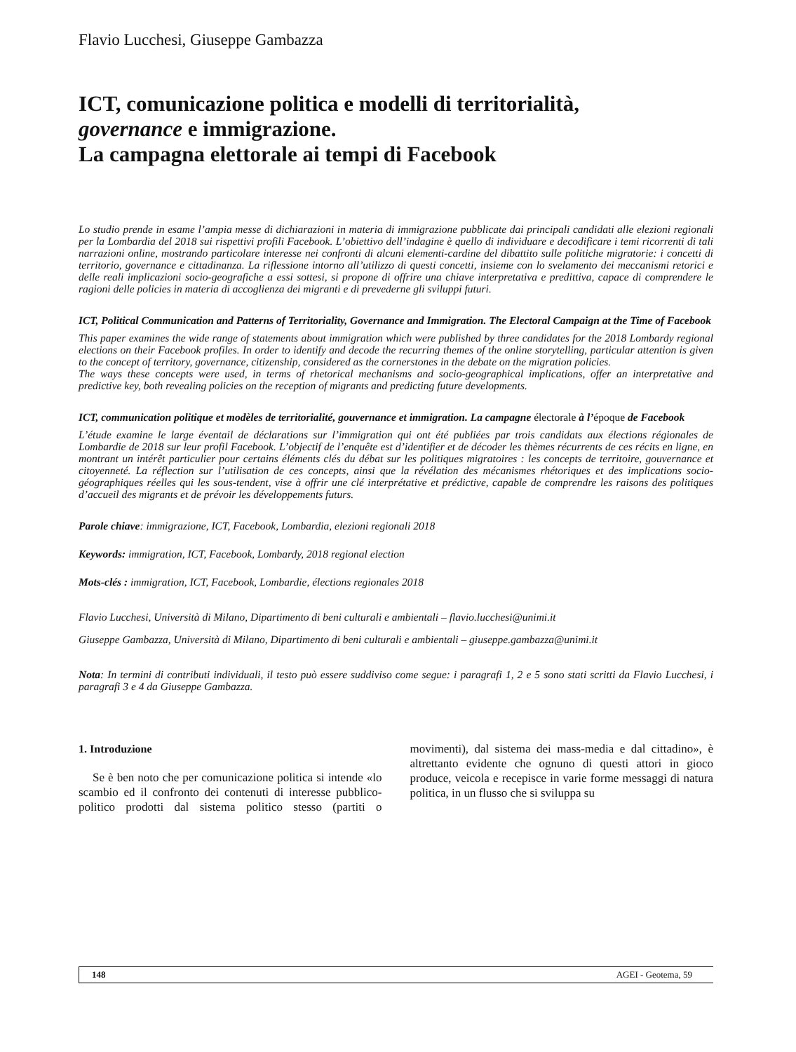Flavio Lucchesi, Giuseppe Gambazza
ICT, comunicazione politica e modelli di territorialità,
governance e immigrazione.
La campagna elettorale ai tempi di Facebook
Lo studio prende in esame l’ampia messe di dichiarazioni in materia di immigrazione pubblicate dai principali candidati alle elezioni regionali per la Lombardia del 2018 sui rispettivi profili Facebook. L’obiettivo dell’indagine è quello di individuare e decodificare i temi ricorrenti di tali narrazioni online, mostrando particolare interesse nei confronti di alcuni elementi-cardine del dibattito sulle politiche migratorie: i concetti di territorio, governance e cittadinanza. La riflessione intorno all’utilizzo di questi concetti, insieme con lo svelamento dei meccanismi retorici e delle reali implicazioni socio-geografiche a essi sottesi, si propone di offrire una chiave interpretativa e predittiva, capace di comprendere le ragioni delle policies in materia di accoglienza dei migranti e di prevederne gli sviluppi futuri.
ICT, Political Communication and Patterns of Territoriality, Governance and Immigration. The Electoral Campaign at the Time of Facebook
This paper examines the wide range of statements about immigration which were published by three candidates for the 2018 Lombardy regional elections on their Facebook profiles. In order to identify and decode the recurring themes of the online storytelling, particular attention is given to the concept of territory, governance, citizenship, considered as the cornerstones in the debate on the migration policies.
The ways these concepts were used, in terms of rhetorical mechanisms and socio-geographical implications, offer an interpretative and predictive key, both revealing policies on the reception of migrants and predicting future developments.
ICT, communication politique et modèles de territorialité, gouvernance et immigration. La campagne électorale à l’époque de Facebook
L’étude examine le large éventail de déclarations sur l’immigration qui ont été publiées par trois candidats aux élections régionales de Lombardie de 2018 sur leur profil Facebook. L’objectif de l’enquête est d’identifier et de décoder les thèmes récurrents de ces récits en ligne, en montrant un intérêt particulier pour certains éléments clés du débat sur les politiques migratoires : les concepts de territoire, gouvernance et citoyenneté. La réflection sur l’utilisation de ces concepts, ainsi que la révélation des mécanismes rhétoriques et des implications socio-géographiques réelles qui les sous-tendent, vise à offrir une clé interprétative et prédictive, capable de comprendre les raisons des politiques d’accueil des migrants et de prévoir les développements futurs.
Parole chiave: immigrazione, ICT, Facebook, Lombardia, elezioni regionali 2018
Keywords: immigration, ICT, Facebook, Lombardy, 2018 regional election
Mots-clés : immigration, ICT, Facebook, Lombardie, élections regionales 2018
Flavio Lucchesi, Università di Milano, Dipartimento di beni culturali e ambientali – flavio.lucchesi@unimi.it
Giuseppe Gambazza, Università di Milano, Dipartimento di beni culturali e ambientali – giuseppe.gambazza@unimi.it
Nota: In termini di contributi individuali, il testo può essere suddiviso come segue: i paragrafi 1, 2 e 5 sono stati scritti da Flavio Lucchesi, i paragrafi 3 e 4 da Giuseppe Gambazza.
1. Introduzione
Se è ben noto che per comunicazione politica si intende «lo scambio ed il confronto dei contenuti di interesse pubblico-politico prodotti dal sistema politico stesso (partiti o movimenti), dal sistema dei mass-media e dal cittadino», è altrettanto evidente che ognuno di questi attori in gioco produce, veicola e recepisce in varie forme messaggi di natura politica, in un flusso che si sviluppa su
148 AGEI - Geotema, 59